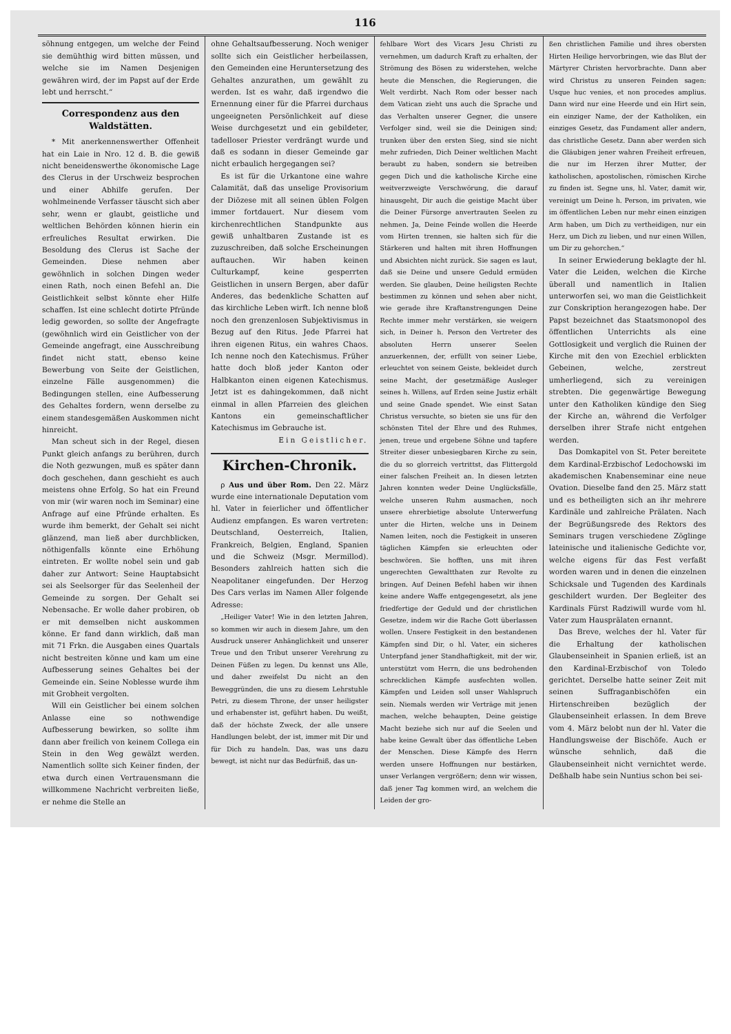116
söhnung entgegen, um welche der Feind sie demühthig wird bitten müssen, und welche sie im Namen Desjenigen gewähren wird, der im Papst auf der Erde lebt und herrscht.“
Correspondenz aus den Waldstätten.
* Mit anerkennenswerther Offenheit hat ein Laie in Nro. 12 d. B. die gewiß nicht beneidenswerthe ökonomische Lage des Clerus in der Urschweiz besprochen und einer Abhilfe gerufen. Der wohlmeinende Verfasser täuscht sich aber sehr, wenn er glaubt, geistliche und weltlichen Behörden können hierin ein erfreuliches Resultat erwirken. Die Besoldung des Clerus ist Sache der Gemeinden. Diese nehmen aber gewöhnlich in solchen Dingen weder einen Rath, noch einen Befehl an. Die Geistlichkeit selbst könnte eher Hilfe schaffen. Ist eine schlecht dotirte Pfründe ledig geworden, so sollte der Angefragte (gewöhnlich wird ein Geistlicher von der Gemeinde angefragt, eine Ausschreibung findet nicht statt, ebenso keine Bewerbung von Seite der Geistlichen, einzelne Fälle ausgenommen) die Bedingungen stellen, eine Aufbesserung des Gehaltes fordern, wenn derselbe zu einem standesgemäßen Auskommen nicht hinreicht.
Man scheut sich in der Regel, diesen Punkt gleich anfangs zu berühren, durch die Noth gezwungen, muß es später dann doch geschehen, dann geschieht es auch meistens ohne Erfolg. So hat ein Freund von mir (wir waren noch im Seminar) eine Anfrage auf eine Pfründe erhalten. Es wurde ihm bemerkt, der Gehalt sei nicht glänzend, man ließ aber durchblicken, nöthigenfalls könnte eine Erhöhung eintreten. Er wollte nobel sein und gab daher zur Antwort: Seine Hauptabsicht sei als Seelsorger für das Seelenheil der Gemeinde zu sorgen. Der Gehalt sei Nebensache. Er wolle daher probiren, ob er mit demselben nicht auskommen könne. Er fand dann wirklich, daß man mit 71 Frkn. die Ausgaben eines Quartals nicht bestreiten könne und kam um eine Aufbesserung seines Gehaltes bei der Gemeinde ein. Seine Noblesse wurde ihm mit Grobheit vergolten.
Will ein Geistlicher bei einem solchen Anlasse eine so nothwendige Aufbesserung bewirken, so sollte ihm dann aber freilich von keinem Collega ein Stein in den Weg gewälzt werden. Namentlich sollte sich Keiner finden, der etwa durch einen Vertrauensmann die willkommene Nachricht verbreiten ließe, er nehme die Stelle an
ohne Gehaltsaufbesserung. Noch weniger sollte sich ein Geistlicher herbeilassen, den Gemeinden eine Heruntersetzung des Gehaltes anzurathen, um gewählt zu werden. Ist es wahr, daß irgendwo die Ernennung einer für die Pfarrei durchaus ungeeigneten Persönlichkeit auf diese Weise durchgesetzt und ein gebildeter, tadelloser Priester verdrängt wurde und daß es sodann in dieser Gemeinde gar nicht erbaulich hergegangen sei?
Es ist für die Urkantone eine wahre Calamität, daß das unselige Provisorium der Diözese mit all seinen üblen Folgen immer fortdauert. Nur diesem vom kirchenrechtlichen Standpunkte aus gewiß unhaltbaren Zustande ist es zuzuschreiben, daß solche Erscheinungen auftauchen. Wir haben keinen Culturkampf, keine gesperrten Geistlichen in unsern Bergen, aber dafür Anderes, das bedenkliche Schatten auf das kirchliche Leben wirft. Ich nenne bloß noch den grenzenlosen Subjektivismus in Bezug auf den Ritus. Jede Pfarrei hat ihren eigenen Ritus, ein wahres Chaos. Ich nenne noch den Katechismus. Früher hatte doch bloß jeder Kanton oder Halbkanton einen eigenen Katechismus. Jetzt ist es dahingekommen, daß nicht einmal in allen Pfarreien des gleichen Kantons ein gemeinschaftlicher Katechismus im Gebrauche ist.
Ein Geistlicher.
Kirchen-Chronik.
ρ Aus und über Rom. Den 22. März wurde eine internationale Deputation vom hl. Vater in feierlicher und öffentlicher Audienz empfangen. Es waren vertreten: Deutschland, Oesterreich, Italien, Frankreich, Belgien, England, Spanien und die Schweiz (Msgr. Mermillod). Besonders zahlreich hatten sich die Neapolitaner eingefunden. Der Herzog Des Cars verlas im Namen Aller folgende Adresse:
„Heiliger Vater! Wie in den letzten Jahren, so kommen wir auch in diesem Jahre, um den Ausdruck unserer Anhänglichkeit und unserer Treue und den Tribut unserer Verehrung zu Deinen Füßen zu legen. Du kennst uns Alle, und daher zweifelst Du nicht an den Beweggründen, die uns zu diesem Lehrstuhle Petri, zu diesem Throne, der unser heiligster und erhabenster ist, geführt haben. Du weißt, daß der höchste Zweck, der alle unsere Handlungen belebt, der ist, immer mit Dir und für Dich zu handeln. Das, was uns dazu bewegt, ist nicht nur das Bedürfniß, das un-
fehlbare Wort des Vicars Jesu Christi zu vernehmen, um dadurch Kraft zu erhalten, der Strömung des Bösen zu widerstehen, welche heute die Menschen, die Regierungen, die Welt verdirbt. Nach Rom oder besser nach dem Vatican zieht uns auch die Sprache und das Verhalten unserer Gegner, die unsere Verfolger sind, weil sie die Deinigen sind; trunken über den ersten Sieg, sind sie nicht mehr zufrieden, Dich Deiner weltlichen Macht beraubt zu haben, sondern sie betreiben gegen Dich und die katholische Kirche eine weitverzweigte Verschwörung, die darauf hinausgeht, Dir auch die geistige Macht über die Deiner Fürsorge anvertrauten Seelen zu nehmen. Ja, Deine Feinde wollen die Heerde vom Hirten trennen, sie halten sich für die Stärkeren und halten mit ihren Hoffnungen und Absichten nicht zurück. Sie sagen es laut, daß sie Deine und unsere Geduld ermüden werden. Sie glauben, Deine heiligsten Rechte bestimmen zu können und sehen aber nicht, wie gerade ihre Kraftanstrengungen Deine Rechte immer mehr verstärken, sie weigern sich, in Deiner h. Person den Vertreter des absoluten Herrn unserer Seelen anzuerkennen, der, erfüllt von seiner Liebe, erleuchtet von seinem Geiste, bekleidet durch seine Macht, der gesetzmäßige Ausleger seines h. Willens, auf Erden seine Justiz erhält und seine Gnade spendet. Wie einst Satan Christus versuchte, so bieten sie uns für den schönsten Titel der Ehre und des Ruhmes, jenen, treue und ergebene Söhne und tapfere Streiter dieser unbesiegbaren Kirche zu sein, die du so glorreich vertrittst, das Flittergold einer falschen Freiheit an. In diesen letzten Jahren konnten weder Deine Unglücksfälle, welche unseren Ruhm ausmachen, noch unsere ehrerbietige absolute Unterwerfung unter die Hirten, welche uns in Deinem Namen leiten, noch die Festigkeit in unseren täglichen Kämpfen sie erleuchten oder beschwören. Sie hofften, uns mit ihren ungerechten Gewaltthaten zur Revolte zu bringen. Auf Deinen Befehl haben wir ihnen keine andere Waffe entgegengesetzt, als jene friedfertige der Geduld und der christlichen Gesetze, indem wir die Rache Gott überlassen wollen. Unsere Festigkeit in den bestandenen Kämpfen sind Dir, o hl. Vater, ein sicheres Unterpfand jener Standhaftigkeit, mit der wir, unterstützt vom Herrn, die uns bedrohenden schrecklichen Kämpfe ausfechten wollen. Kämpfen und Leiden soll unser Wahlspruch sein. Niemals werden wir Verträge mit jenen machen, welche behaupten, Deine geistige Macht beziehe sich nur auf die Seelen und habe keine Gewalt über das öffentliche Leben der Menschen. Diese Kämpfe des Herrn werden unsere Hoffnungen nur bestärken, unser Verlangen vergrößern; denn wir wissen, daß jener Tag kommen wird, an welchem die Leiden der gro-
ßen christlichen Familie und ihres obersten Hirten Heilige hervorbringen, wie das Blut der Märtyrer Christen hervorbrachte. Dann aber wird Christus zu unseren Feinden sagen: Usque huc venies, et non procedes amplius. Dann wird nur eine Heerde und ein Hirt sein, ein einziger Name, der der Katholiken, ein einziges Gesetz, das Fundament aller andern, das christliche Gesetz. Dann aber werden sich die Gläubigen jener wahren Freiheit erfreuen, die nur im Herzen ihrer Mutter, der katholischen, apostolischen, römischen Kirche zu finden ist. Segne uns, hl. Vater, damit wir, vereinigt um Deine h. Person, im privaten, wie im öffentlichen Leben nur mehr einen einzigen Arm haben, um Dich zu vertheidigen, nur ein Herz, um Dich zu lieben, und nur einen Willen, um Dir zu gehorchen.“
In seiner Erwiederung beklagte der hl. Vater die Leiden, welchen die Kirche überall und namentlich in Italien unterworfen sei, wo man die Geistlichkeit zur Conskription herangezogen habe. Der Papst bezeichnet das Staatsmonopol des öffentlichen Unterrichts als eine Gottlosigkeit und verglich die Ruinen der Kirche mit den von Ezechiel erblickten Gebeinen, welche, zerstreut umherliegend, sich zu vereinigen strebten. Die gegenwärtige Bewegung unter den Katholiken kündige den Sieg der Kirche an, während die Verfolger derselben ihrer Strafe nicht entgehen werden.
Das Domkapitel von St. Peter bereitete dem Kardinal-Erzbischof Ledochowski im akademischen Knabenseminar eine neue Ovation. Dieselbe fand den 25. März statt und es betheiligten sich an ihr mehrere Kardinäle und zahlreiche Prälaten. Nach der Begrüßungsrede des Rektors des Seminars trugen verschiedene Zöglinge lateinische und italienische Gedichte vor, welche eigens für das Fest verfaßt worden waren und in denen die einzelnen Schicksale und Tugenden des Kardinals geschildert wurden. Der Begleiter des Kardinals Fürst Radziwill wurde vom hl. Vater zum Hausprälaten ernannt.
Das Breve, welches der hl. Vater für die Erhaltung der katholischen Glaubenseinheit in Spanien erließ, ist an den Kardinal-Erzbischof von Toledo gerichtet. Derselbe hatte seiner Zeit mit seinen Suffraganbischöfen ein Hirtenschreiben bezüglich der Glaubenseinheit erlassen. In dem Breve vom 4. März belobt nun der hl. Vater die Handlungsweise der Bischöfe. Auch er wünsche sehnlich, daß die Glaubenseinheit nicht vernichtet werde. Deßhalb habe sein Nuntius schon bei sei-